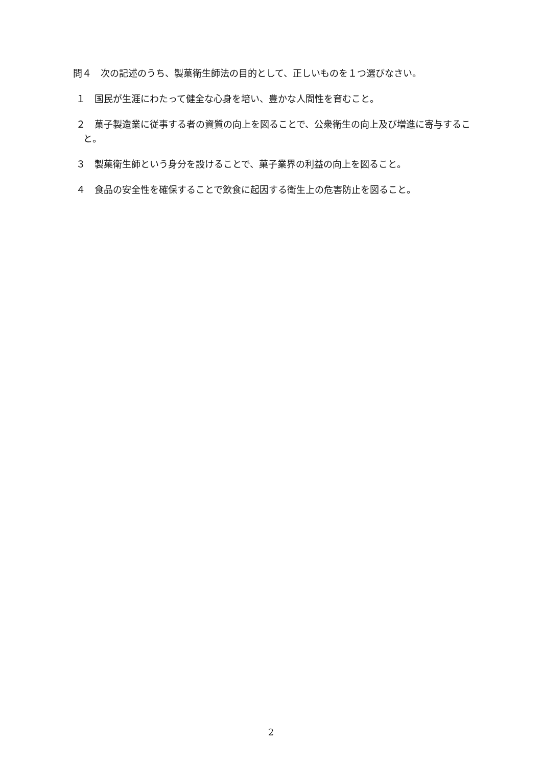問４　次の記述のうち、製菓衛生師法の目的として、正しいものを１つ選びなさい。
１　国民が生涯にわたって健全な心身を培い、豊かな人間性を育むこと。
２　菓子製造業に従事する者の資質の向上を図ることで、公衆衛生の向上及び増進に寄与すること。
３　製菓衛生師という身分を設けることで、菓子業界の利益の向上を図ること。
４　食品の安全性を確保することで飲食に起因する衛生上の危害防止を図ること。
2